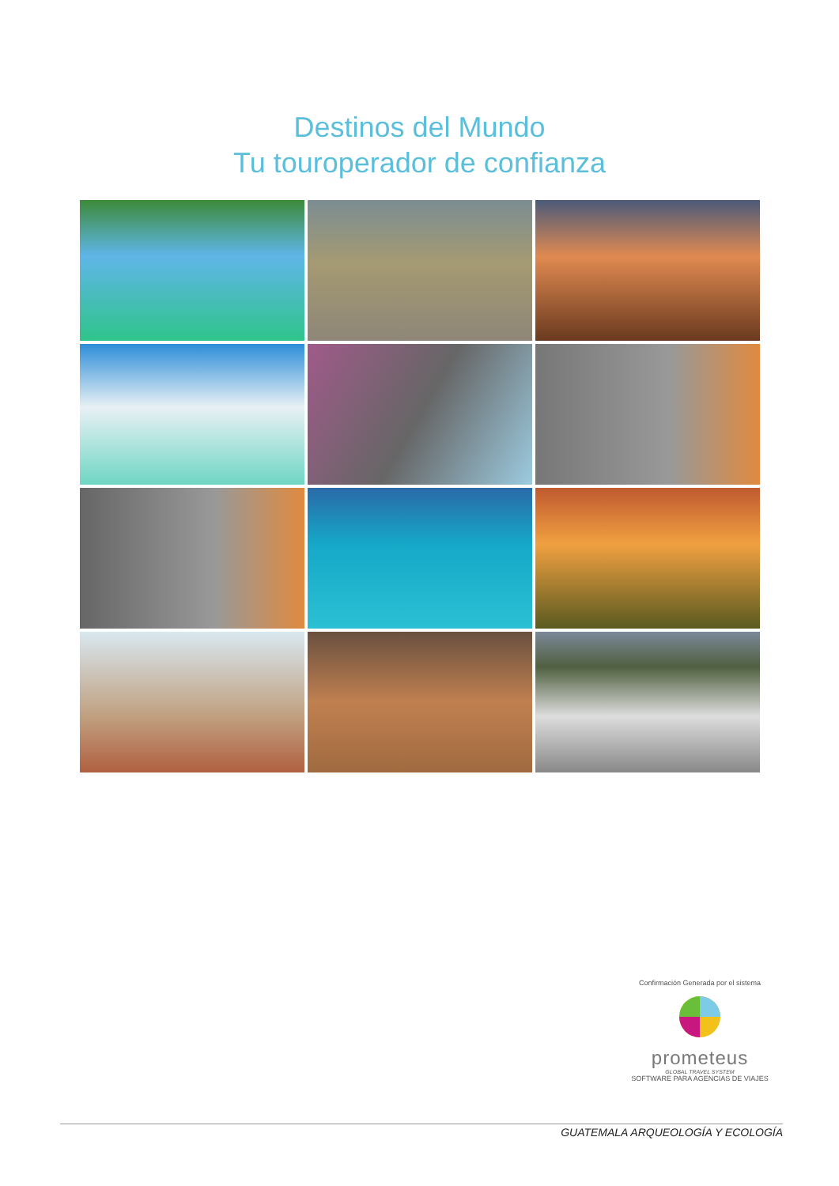Destinos del Mundo
Tu touroperador de confianza
Confirmación Generada por el sistema
prometeus
GLOBAL TRAVEL SYSTEM
SOFTWARE PARA AGENCIAS DE VIAJES
GUATEMALA ARQUEOLOGÍA Y ECOLOGÍA